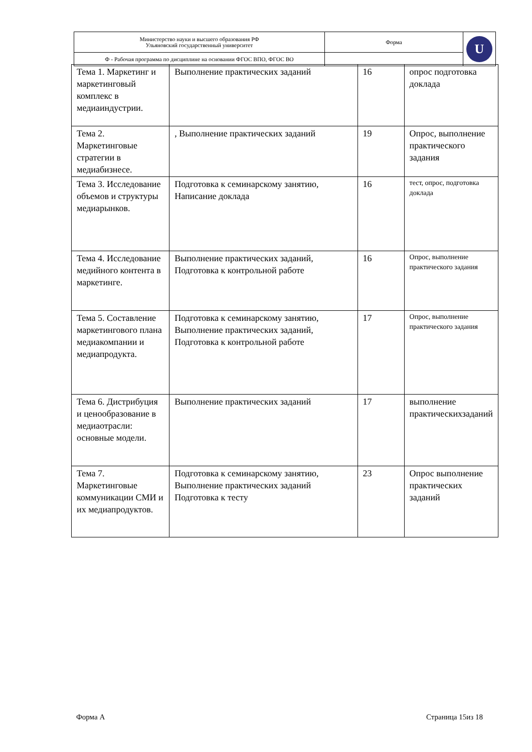| Министерство науки и высшего образования РФ Ульяновский государственный университет | Форма | U |
| Ф - Рабочая программа по дисциплине на основании ФГОС ВПО, ФГОС ВО | | |
| Тема 1. Маркетинг и маркетинговый комплекс в медиаиндустрии. | Выполнение практических заданий | 16 | опрос подготовка доклада |
| Тема 2. Маркетинговые стратегии в медиабизнесе. | , Выполнение практических заданий | 19 | Опрос, выполнение практического задания |
| Тема 3. Исследование объемов и структуры медиарынков. | Подготовка к семинарскому занятию, Написание доклада | 16 | тест, опрос, подготовка доклада |
| Тема 4. Исследование медийного контента в маркетинге. | Выполнение практических заданий, Подготовка к контрольной работе | 16 | Опрос, выполнение практического задания |
| Тема 5. Составление маркетингового плана медиакомпании и медиапродукта. | Подготовка к семинарскому занятию, Выполнение практических заданий, Подготовка к контрольной работе | 17 | Опрос, выполнение практического задания |
| Тема 6. Дистрибуция и ценообразование в медиаотрасли: основные модели. | Выполнение практических заданий | 17 | выполнение практическихзаданий |
| Тема 7. Маркетинговые коммуникации СМИ и их медиапродуктов. | Подготовка к семинарскому занятию, Выполнение практических заданий Подготовка к тесту | 23 | Опрос выполнение практических заданий |
Форма А Страница 15из 18